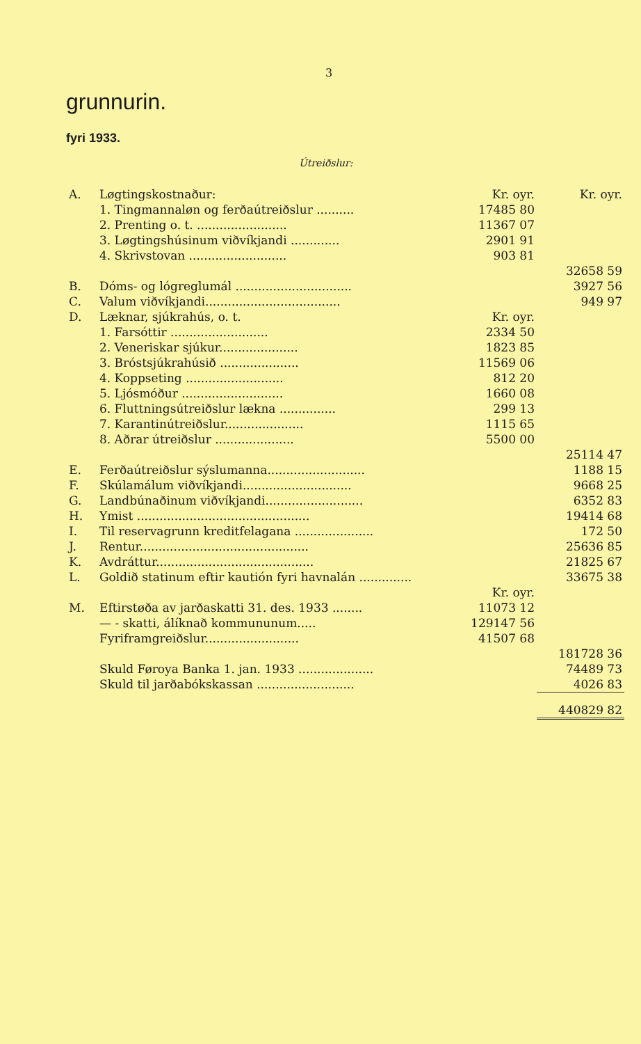3
grunnurin.
fyri 1933.
Útreiðslur:
| A. | Løgtingskostnaður: | Kr. oyr. | Kr. oyr. |
| | 1. Tingmannaløn og ferðaútreiðslur .......... | 17485 80 | |
| | 2. Prenting o. t. ........................ | 11367 07 | |
| | 3. Løgtingshúsinum viðvíkjandi ............. | 2901 91 | |
| | 4. Skrivstovan .......................... | 903 81 | |
| | | | 32658 59 |
| B. | Dóms- og lógreglumál ............................... | | 3927 56 |
| C. | Valum viðvíkjandi.................................... | | 949 97 |
| D. | Læknar, sjúkrahús, o. t. | Kr. oyr. | |
| | 1. Farsóttir .......................... | 2334 50 | |
| | 2. Veneriskar sjúkur..................... | 1823 85 | |
| | 3. Bróstsjúkrahúsið ..................... | 11569 06 | |
| | 4. Koppseting .......................... | 812 20 | |
| | 5. Ljósmóður ........................... | 1660 08 | |
| | 6. Fluttningsútreiðslur lækna ............... | 299 13 | |
| | 7. Karantinútreiðslur..................... | 1115 65 | |
| | 8. Aðrar útreiðslur ..................... | 5500 00 | |
| | | | 25114 47 |
| E. | Ferðaútreiðslur sýslumanna.......................... | | 1188 15 |
| F. | Skúlamálum viðvíkjandi............................. | | 9668 25 |
| G. | Landbúnaðinum viðvíkjandi.......................... | | 6352 83 |
| H. | Ymist .............................................. | | 19414 68 |
| I. | Til reservagrunn kreditfelagana ..................... | | 172 50 |
| J. | Rentur............................................. | | 25636 85 |
| K. | Avdráttur.......................................... | | 21825 67 |
| L. | Goldið statinum eftir kautión fyri havnalán .............. | | 33675 38 |
| | | Kr. oyr. | |
| M. | Eftirstøða av jarðaskatti 31. des. 1933 ........ | 11073 12 | |
| | — - skatti, álíknað kommununum..... | 129147 56 | |
| | Fyriframgreiðslur......................... | 41507 68 | |
| | | | 181728 36 |
| | Skuld Føroya Banka 1. jan. 1933 .................... | | 74489 73 |
| | Skuld til jarðabókskassan .......................... | | 4026 83 |
| | | | 440829 82 |